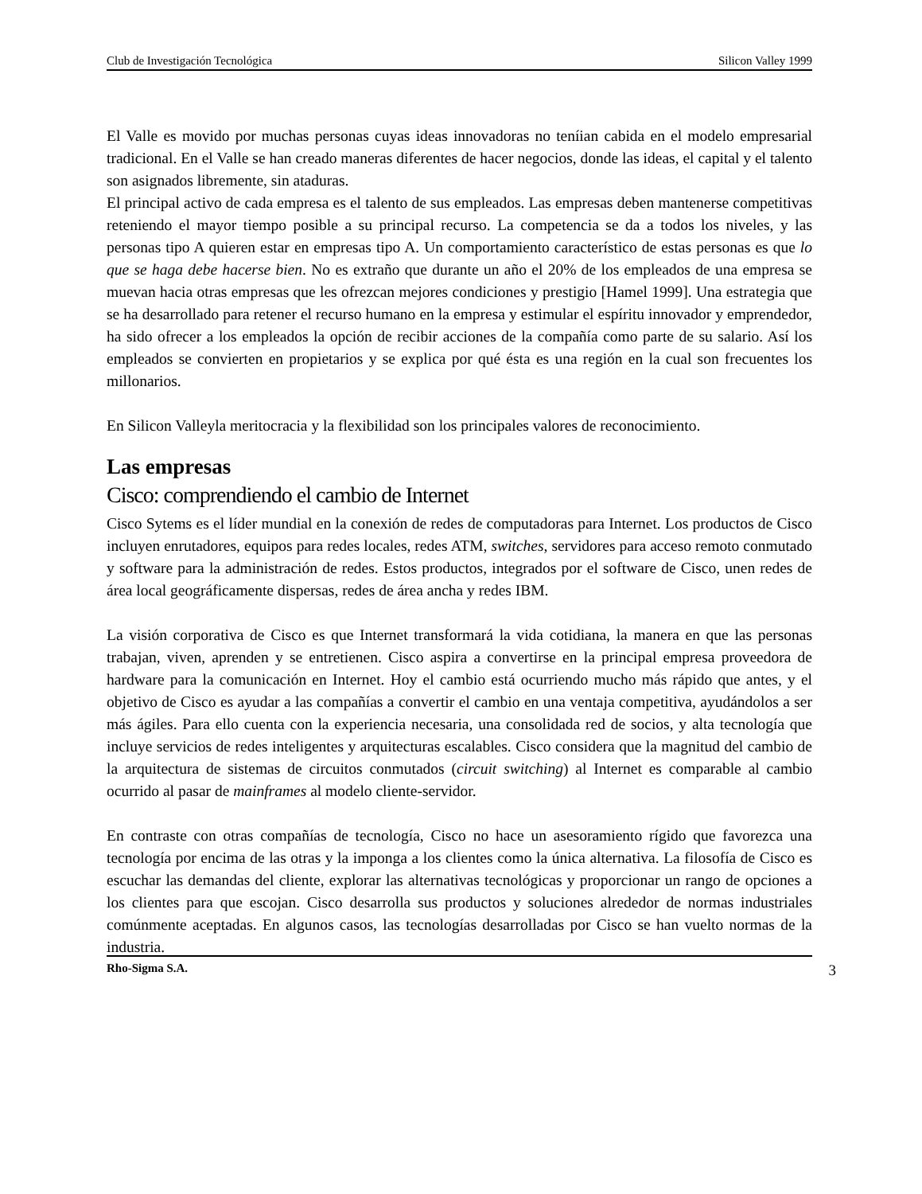Club de Investigación Tecnológica Silicon Valley 1999
El Valle es movido por muchas personas cuyas ideas innovadoras no teníian cabida en el modelo empresarial tradicional. En el Valle se han creado maneras diferentes de hacer negocios, donde las ideas, el capital y el talento son asignados libremente, sin ataduras.
El principal activo de cada empresa es el talento de sus empleados. Las empresas deben mantenerse competitivas reteniendo el mayor tiempo posible a su principal recurso. La competencia se da a todos los niveles, y las personas tipo A quieren estar en empresas tipo A. Un comportamiento característico de estas personas es que lo que se haga debe hacerse bien. No es extraño que durante un año el 20% de los empleados de una empresa se muevan hacia otras empresas que les ofrezcan mejores condiciones y prestigio [Hamel 1999]. Una estrategia que se ha desarrollado para retener el recurso humano en la empresa y estimular el espíritu innovador y emprendedor, ha sido ofrecer a los empleados la opción de recibir acciones de la compañía como parte de su salario. Así los empleados se convierten en propietarios y se explica por qué ésta es una región en la cual son frecuentes los millonarios.
En Silicon Valleyla meritocracia y la flexibilidad son los principales valores de reconocimiento.
Las empresas
Cisco: comprendiendo el cambio de Internet
Cisco Sytems es el líder mundial en la conexión de redes de computadoras para Internet. Los productos de Cisco incluyen enrutadores, equipos para redes locales, redes ATM, switches, servidores para acceso remoto conmutado y software para la administración de redes. Estos productos, integrados por el software de Cisco, unen redes de área local geográficamente dispersas, redes de área ancha y redes IBM.
La visión corporativa de Cisco es que Internet transformará la vida cotidiana, la manera en que las personas trabajan, viven, aprenden y se entretienen. Cisco aspira a convertirse en la principal empresa proveedora de hardware para la comunicación en Internet. Hoy el cambio está ocurriendo mucho más rápido que antes, y el objetivo de Cisco es ayudar a las compañías a convertir el cambio en una ventaja competitiva, ayudándolos a ser más ágiles. Para ello cuenta con la experiencia necesaria, una consolidada red de socios, y alta tecnología que incluye servicios de redes inteligentes y arquitecturas escalables. Cisco considera que la magnitud del cambio de la arquitectura de sistemas de circuitos conmutados (circuit switching) al Internet es comparable al cambio ocurrido al pasar de mainframes al modelo cliente-servidor.
En contraste con otras compañías de tecnología, Cisco no hace un asesoramiento rígido que favorezca una tecnología por encima de las otras y la imponga a los clientes como la única alternativa. La filosofía de Cisco es escuchar las demandas del cliente, explorar las alternativas tecnológicas y proporcionar un rango de opciones a los clientes para que escojan. Cisco desarrolla sus productos y soluciones alrededor de normas industriales comúnmente aceptadas. En algunos casos, las tecnologías desarrolladas por Cisco se han vuelto normas de la industria.
Rho-Sigma S.A. 3